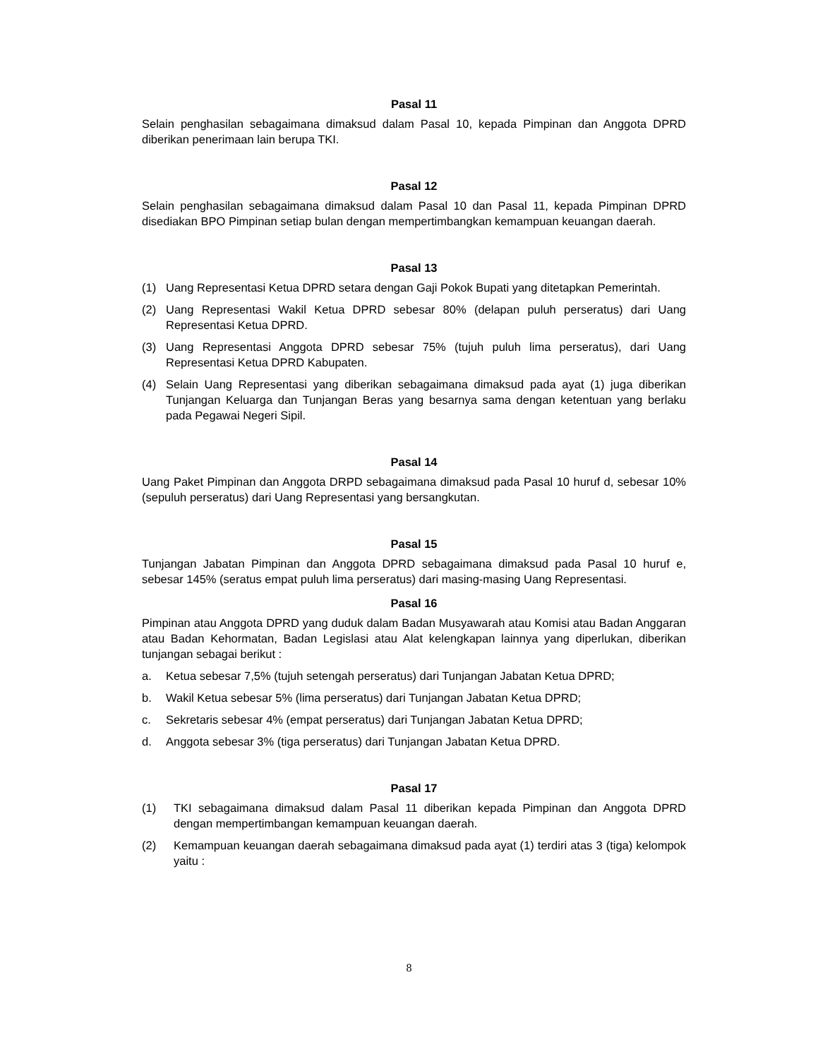Pasal 11
Selain penghasilan sebagaimana dimaksud dalam Pasal 10, kepada Pimpinan dan Anggota DPRD diberikan penerimaan lain berupa TKI.
Pasal 12
Selain penghasilan sebagaimana dimaksud dalam Pasal 10 dan Pasal 11, kepada Pimpinan DPRD disediakan BPO Pimpinan setiap bulan dengan mempertimbangkan kemampuan keuangan daerah.
Pasal 13
(1) Uang Representasi Ketua DPRD setara dengan Gaji Pokok Bupati yang ditetapkan Pemerintah.
(2) Uang Representasi Wakil Ketua DPRD sebesar 80% (delapan puluh perseratus) dari Uang Representasi Ketua DPRD.
(3) Uang Representasi Anggota DPRD sebesar 75% (tujuh puluh lima perseratus), dari Uang Representasi Ketua DPRD Kabupaten.
(4) Selain Uang Representasi yang diberikan sebagaimana dimaksud pada ayat (1) juga diberikan Tunjangan Keluarga dan Tunjangan Beras yang besarnya sama dengan ketentuan yang berlaku pada Pegawai Negeri Sipil.
Pasal 14
Uang Paket Pimpinan dan Anggota DRPD sebagaimana dimaksud pada Pasal 10 huruf d, sebesar 10% (sepuluh perseratus) dari Uang Representasi yang bersangkutan.
Pasal 15
Tunjangan Jabatan Pimpinan dan Anggota DPRD sebagaimana dimaksud pada Pasal 10 huruf e, sebesar 145% (seratus empat puluh lima perseratus) dari masing-masing Uang Representasi.
Pasal 16
Pimpinan atau Anggota DPRD yang duduk dalam Badan Musyawarah atau Komisi atau Badan Anggaran atau Badan Kehormatan, Badan Legislasi atau Alat kelengkapan lainnya yang diperlukan, diberikan tunjangan sebagai berikut :
a. Ketua sebesar 7,5% (tujuh setengah perseratus) dari Tunjangan Jabatan Ketua DPRD;
b. Wakil Ketua sebesar 5% (lima perseratus) dari Tunjangan Jabatan Ketua DPRD;
c. Sekretaris sebesar 4% (empat perseratus) dari Tunjangan Jabatan Ketua DPRD;
d. Anggota sebesar 3% (tiga perseratus) dari Tunjangan Jabatan Ketua DPRD.
Pasal 17
(1) TKI sebagaimana dimaksud dalam Pasal 11 diberikan kepada Pimpinan dan Anggota DPRD dengan mempertimbangan kemampuan keuangan daerah.
(2) Kemampuan keuangan daerah sebagaimana dimaksud pada ayat (1) terdiri atas 3 (tiga) kelompok yaitu :
8